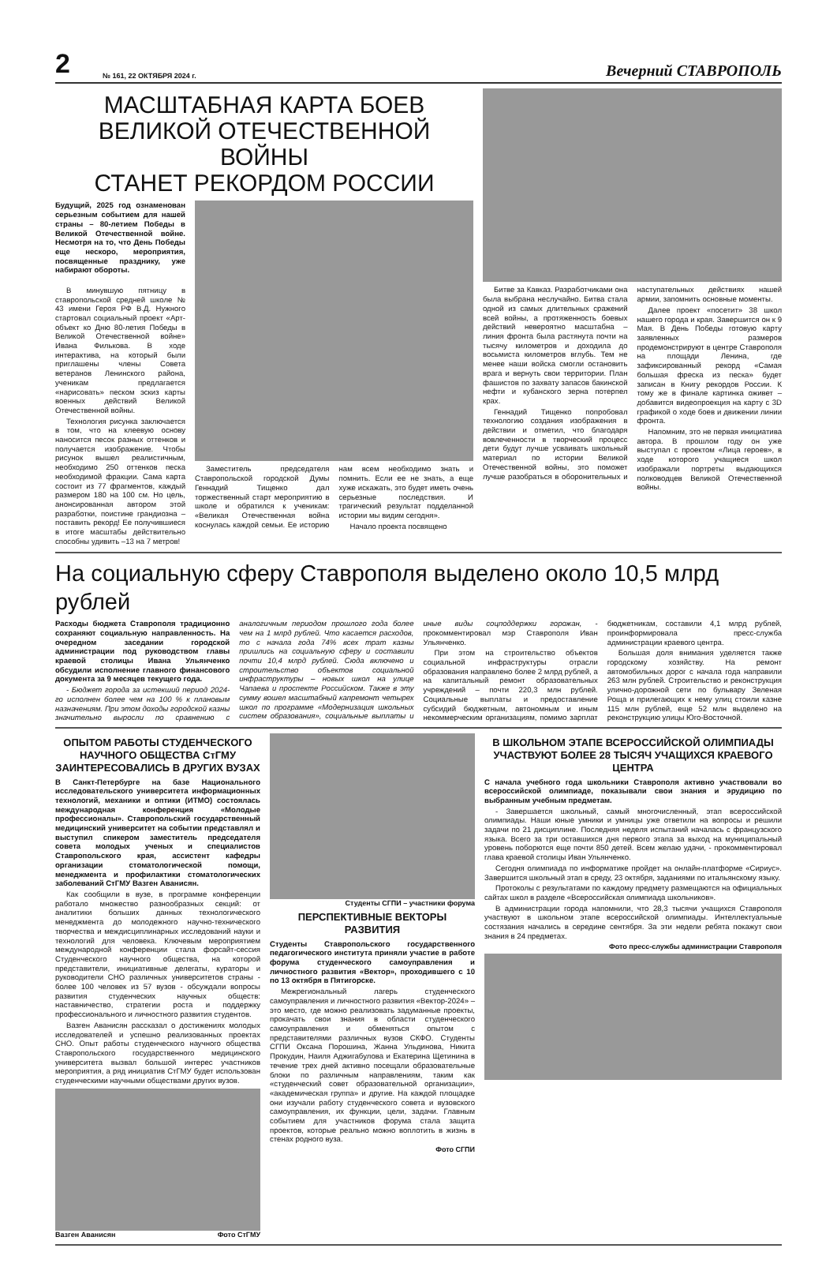2
№ 161, 22 ОКТЯБРЯ 2024 г.
Вечерний СТАВРОПОЛЬ
МАСШТАБНАЯ КАРТА БОЕВ
ВЕЛИКОЙ ОТЕЧЕСТВЕННОЙ ВОЙНЫ
СТАНЕТ РЕКОРДОМ РОССИИ
Будущий, 2025 год ознаменован серьезным событием для нашей страны – 80-летием Победы в Великой Отечественной войне. Несмотря на то, что День Победы еще нескоро, мероприятия, посвященные празднику, уже набирают обороты.
В минувшую пятницу в ставропольской средней школе № 43 имени Героя РФ В.Д. Нужного стартовал социальный проект «Арт-объект ко Дню 80-летия Победы в Великой Отечественной войне» Ивана Филькова. В ходе интерактива, на который были приглашены члены Совета ветеранов Ленинского района, ученикам предлагается «нарисовать» песком эскиз карты военных действий Великой Отечественной войны.
Технология рисунка заключается в том, что на клеевую основу наносится песок разных оттенков и получается изображение. Чтобы рисунок вышел реалистичным, необходимо 250 оттенков песка необходимой фракции. Сама карта состоит из 77 фрагментов, каждый размером 180 на 100 см. Но цель, анонсированная автором этой разработки, поистине грандиозна – поставить рекорд! Ее получившиеся в итоге масштабы действительно способны удивить –13 на 7 метров!
Заместитель председателя Ставропольской городской Думы Геннадий Тищенко дал торжественный старт мероприятию в школе и обратился к ученикам: «Великая Отечественная война коснулась каждой семьи. Ее историю нам всем необходимо знать и помнить. Если ее не знать, а еще хуже искажать, это будет иметь очень серьезные последствия. И трагический результат подделанной истории мы видим сегодня».
Начало проекта посвящено
Битве за Кавказ. Разработчиками она была выбрана неслучайно. Битва стала одной из самых длительных сражений всей войны, а протяженность боевых действий невероятно масштабна – линия фронта была растянута почти на тысячу километров и доходила до восьмиста километров вглубь. Тем не менее наши войска смогли остановить врага и вернуть свои территории. План фашистов по захвату запасов бакинской нефти и кубанского зерна потерпел крах.
Геннадий Тищенко попробовал технологию создания изображения в действии и отметил, что благодаря вовлеченности в творческий процесс дети будут лучше усваивать школьный материал по истории Великой Отечественной войны, это поможет лучше разобраться в оборонительных и наступательных действиях нашей армии, запомнить основные моменты.
Далее проект «посетит» 38 школ нашего города и края. Завершится он к 9 Мая. В День Победы готовую карту заявленных размеров продемонстрируют в центре Ставрополя на площади Ленина, где зафиксированный рекорд «Самая большая фреска из песка» будет записан в Книгу рекордов России. К тому же в финале картинка оживет – добавится видеопроекция на карту с 3D графикой о ходе боев и движении линии фронта.
Напомним, это не первая инициатива автора. В прошлом году он уже выступал с проектом «Лица героев», в ходе которого учащиеся школ изображали портреты выдающихся полководцев Великой Отечественной войны.
На социальную сферу Ставрополя выделено около 10,5 млрд рублей
Расходы бюджета Ставрополя традиционно сохраняют социальную направленность. На очередном заседании городской администрации под руководством главы краевой столицы Ивана Ульянченко обсудили исполнение главного финансового документа за 9 месяцев текущего года.
- Бюджет города за истекший период 2024-го исполнен более чем на 100 % к плановым назначениям. При этом доходы городской казны значительно выросли по сравнению с аналогичным периодом прошлого года более чем на 1 млрд рублей. Что касается расходов, то с начала года 74% всех трат казны пришлись на социальную сферу и составили почти 10,4 млрд рублей. Сюда включено и строительство объектов социальной инфраструктуры – новых школ на улице Чапаева и проспекте Российском. Также в эту сумму вошел масштабный капремонт четырех школ по программе «Модернизация школьных систем образования», социальные выплаты и иные виды соцподдержки горожан, - прокомментировал мэр Ставрополя Иван Ульянченко.
При этом на строительство объектов социальной инфраструктуры отрасли образования направлено более 2 млрд рублей, а на капитальный ремонт образовательных учреждений – почти 220,3 млн рублей. Социальные выплаты и предоставление субсидий бюджетным, автономным и иным некоммерческим организациям, помимо зарплат бюджетникам, составили 4,1 млрд рублей, проинформировала пресс-служба администрации краевого центра.
Большая доля внимания уделяется также городскому хозяйству. На ремонт автомобильных дорог с начала года направили 263 млн рублей. Строительство и реконструкция улично-дорожной сети по бульвару Зеленая Роща и прилегающих к нему улиц стоили казне 115 млн рублей, еще 52 млн выделено на реконструкцию улицы Юго-Восточной.
ОПЫТОМ РАБОТЫ СТУДЕНЧЕСКОГО НАУЧНОГО ОБЩЕСТВА СтГМУ ЗАИНТЕРЕСОВАЛИСЬ В ДРУГИХ ВУЗАХ
В Санкт-Петербурге на базе Национального исследовательского университета информационных технологий, механики и оптики (ИТМО) состоялась международная конференция «Молодые профессионалы». Ставропольский государственный медицинский университет на событии представлял и выступил спикером заместитель председателя совета молодых ученых и специалистов Ставропольского края, ассистент кафедры организации стоматологической помощи, менеджмента и профилактики стоматологических заболеваний СтГМУ Вазген Аванисян.
Как сообщили в вузе, в программе конференции работало множество разнообразных секций: от аналитики больших данных технологического менеджмента до молодежного научно-технического творчества и междисциплинарных исследований науки и технологий для человека. Ключевым мероприятием международной конференции стала форсайт-сессия Студенческого научного общества, на которой представители, инициативные делегаты, кураторы и руководители СНО различных университетов страны - более 100 человек из 57 вузов - обсуждали вопросы развития студенческих научных обществ: наставничество, стратегии роста и поддержку профессионального и личностного развития студентов.
Вазген Аванисян рассказал о достижениях молодых исследователей и успешно реализованных проектах СНО. Опыт работы студенческого научного общества Ставропольского государственного медицинского университета вызвал большой интерес участников мероприятия, а ряд инициатив СтГМУ будет использован студенческими научными обществами других вузов.
Вазген Аванисян Фото СтГМУ
Студенты СГПИ – участники форума
ПЕРСПЕКТИВНЫЕ ВЕКТОРЫ РАЗВИТИЯ
Студенты Ставропольского государственного педагогического института приняли участие в работе форума студенческого самоуправления и личностного развития «Вектор», проходившего с 10 по 13 октября в Пятигорске.
Межрегиональный лагерь студенческого самоуправления и личностного развития «Вектор-2024» – это место, где можно реализовать задуманные проекты, прокачать свои знания в области студенческого самоуправления и обменяться опытом с представителями различных вузов СКФО. Студенты СГПИ Оксана Порошина, Жанна Ульдинова, Никита Прокудин, Наиля Аджигабулова и Екатерина Щетинина в течение трех дней активно посещали образовательные блоки по различным направлениям, таким как «студенческий совет образовательной организации», «академическая группа» и другие. На каждой площадке они изучали работу студенческого совета и вузовского самоуправления, их функции, цели, задачи. Главным событием для участников форума стала защита проектов, которые реально можно воплотить в жизнь в стенах родного вуза.
Фото СГПИ
В ШКОЛЬНОМ ЭТАПЕ ВСЕРОССИЙСКОЙ ОЛИМПИАДЫ УЧАСТВУЮТ БОЛЕЕ 28 ТЫСЯЧ УЧАЩИХСЯ КРАЕВОГО ЦЕНТРА
С начала учебного года школьники Ставрополя активно участвовали во всероссийской олимпиаде, показывали свои знания и эрудицию по выбранным учебным предметам.
- Завершается школьный, самый многочисленный, этап всероссийской олимпиады. Наши юные умники и умницы уже ответили на вопросы и решили задачи по 21 дисциплине. Последняя неделя испытаний началась с французского языка. Всего за три оставшихся дня первого этапа за выход на муниципальный уровень поборются еще почти 850 детей. Всем желаю удачи, - прокомментировал глава краевой столицы Иван Ульянченко.
Сегодня олимпиада по информатике пройдет на онлайн-платформе «Сириус». Завершится школьный этап в среду, 23 октября, заданиями по итальянскому языку.
Протоколы с результатами по каждому предмету размещаются на официальных сайтах школ в разделе «Всероссийская олимпиада школьников».
В администрации города напомнили, что 28,3 тысячи учащихся Ставрополя участвуют в школьном этапе всероссийской олимпиады. Интеллектуальные состязания начались в середине сентября. За эти недели ребята покажут свои знания в 24 предметах.
Фото пресс-службы администрации Ставрополя